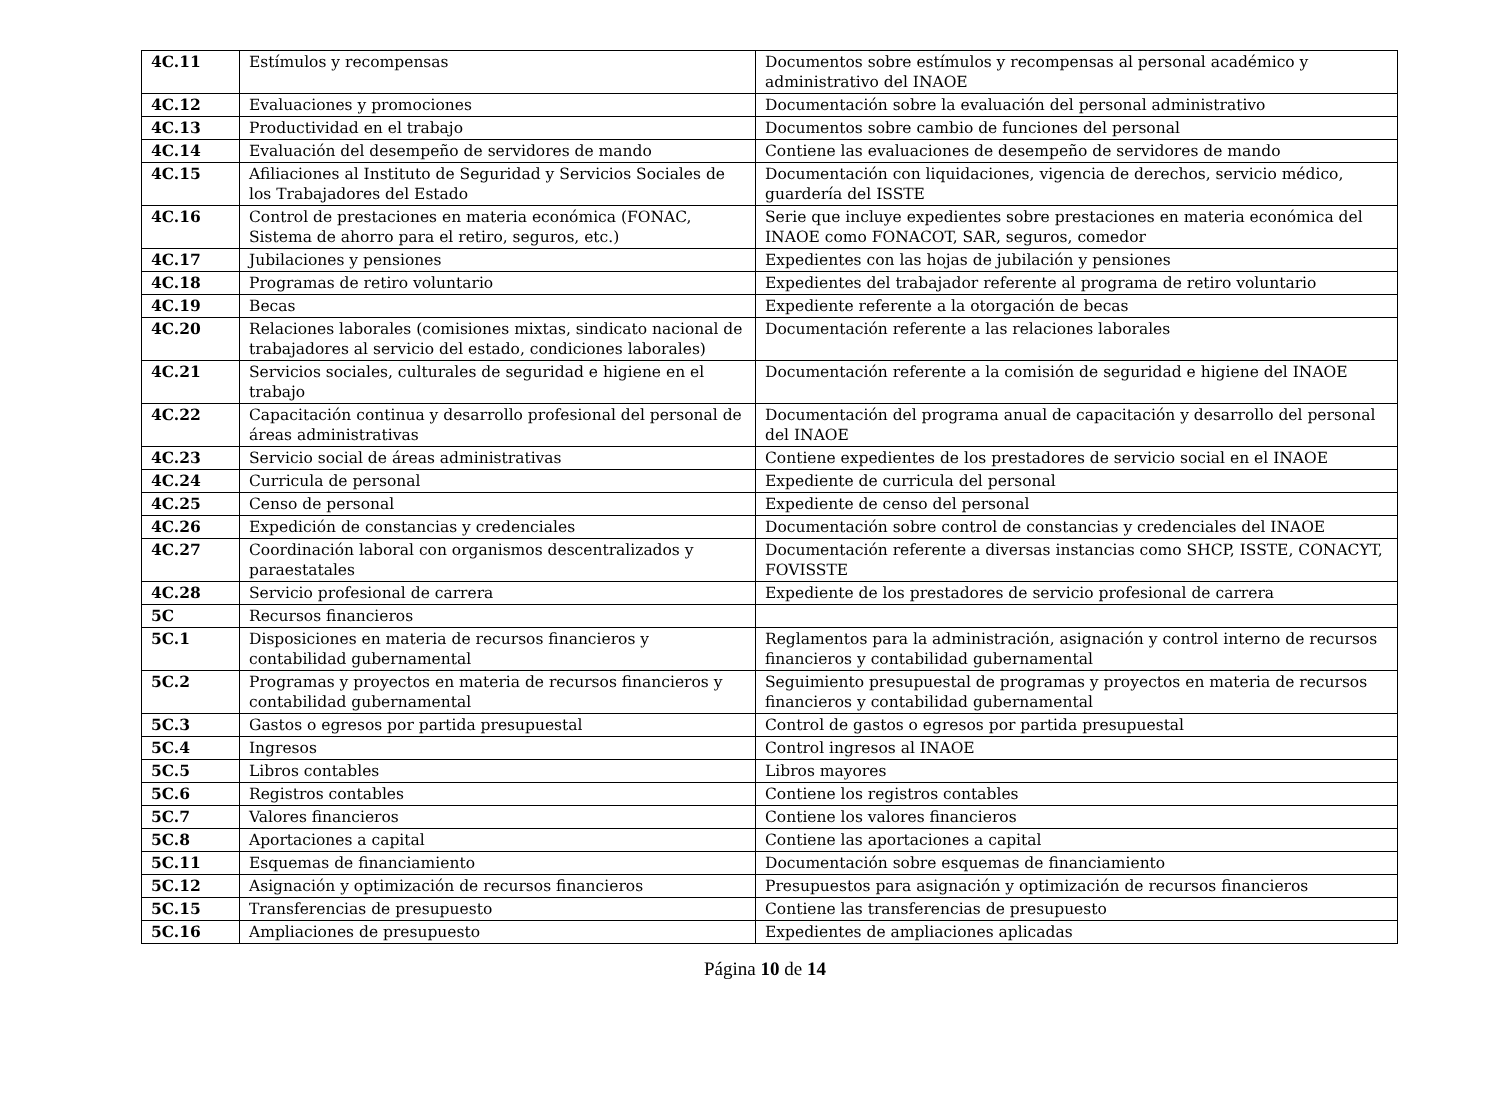| 4C.11 | Estímulos y recompensas | Documentos sobre estímulos y recompensas al personal académico y administrativo del INAOE |
| 4C.12 | Evaluaciones y promociones | Documentación sobre la evaluación del personal administrativo |
| 4C.13 | Productividad en el trabajo | Documentos sobre cambio de funciones del personal |
| 4C.14 | Evaluación del desempeño de servidores de mando | Contiene las evaluaciones de desempeño de servidores de mando |
| 4C.15 | Afiliaciones al Instituto de Seguridad y Servicios Sociales de los Trabajadores del Estado | Documentación con liquidaciones, vigencia de derechos, servicio médico, guardería del ISSTE |
| 4C.16 | Control de prestaciones en materia económica (FONAC, Sistema de ahorro para el retiro, seguros, etc.) | Serie que incluye expedientes sobre prestaciones en materia económica del INAOE como FONACOT, SAR, seguros, comedor |
| 4C.17 | Jubilaciones y pensiones | Expedientes con las hojas de jubilación y pensiones |
| 4C.18 | Programas de retiro voluntario | Expedientes del trabajador referente al programa de retiro voluntario |
| 4C.19 | Becas | Expediente referente a la otorgación de becas |
| 4C.20 | Relaciones laborales (comisiones mixtas, sindicato nacional de trabajadores al servicio del estado, condiciones laborales) | Documentación referente a las relaciones laborales |
| 4C.21 | Servicios sociales, culturales de seguridad e higiene en el trabajo | Documentación referente a la comisión de seguridad e higiene del INAOE |
| 4C.22 | Capacitación continua y desarrollo profesional del personal de áreas administrativas | Documentación del programa anual de capacitación y desarrollo del personal del INAOE |
| 4C.23 | Servicio social de áreas administrativas | Contiene expedientes de los prestadores de servicio social en el INAOE |
| 4C.24 | Curricula de personal | Expediente de curricula del personal |
| 4C.25 | Censo de personal | Expediente de censo del personal |
| 4C.26 | Expedición de constancias y credenciales | Documentación sobre control de constancias y credenciales del INAOE |
| 4C.27 | Coordinación laboral con organismos descentralizados y paraestatales | Documentación referente a diversas instancias como SHCP, ISSTE, CONACYT, FOVISSTE |
| 4C.28 | Servicio profesional de carrera | Expediente de los prestadores de servicio profesional de carrera |
| 5C | Recursos financieros | |
| 5C.1 | Disposiciones en materia de recursos financieros y contabilidad gubernamental | Reglamentos para la administración, asignación y control interno de recursos financieros y contabilidad gubernamental |
| 5C.2 | Programas y proyectos en materia de recursos financieros y contabilidad gubernamental | Seguimiento presupuestal de programas y proyectos en materia de recursos financieros y contabilidad gubernamental |
| 5C.3 | Gastos o egresos por partida presupuestal | Control de gastos o egresos por partida presupuestal |
| 5C.4 | Ingresos | Control ingresos al INAOE |
| 5C.5 | Libros contables | Libros mayores |
| 5C.6 | Registros contables | Contiene los registros contables |
| 5C.7 | Valores financieros | Contiene los valores financieros |
| 5C.8 | Aportaciones a capital | Contiene las aportaciones a capital |
| 5C.11 | Esquemas de financiamiento | Documentación sobre esquemas de financiamiento |
| 5C.12 | Asignación y optimización de recursos financieros | Presupuestos para asignación y optimización de recursos financieros |
| 5C.15 | Transferencias de presupuesto | Contiene las transferencias de presupuesto |
| 5C.16 | Ampliaciones de presupuesto | Expedientes de ampliaciones aplicadas |
Página 10 de 14